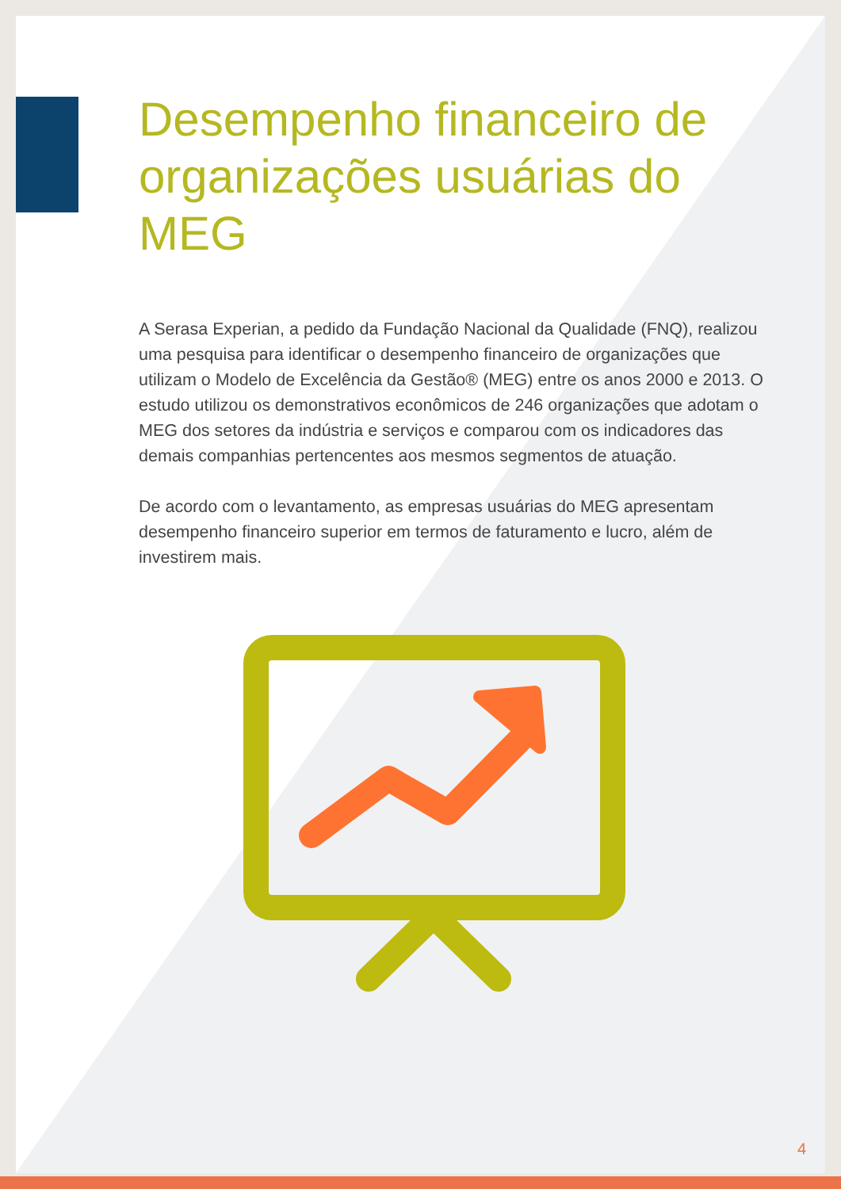Desempenho financeiro de organizações usuárias do MEG
A Serasa Experian, a pedido da Fundação Nacional da Qualidade (FNQ), realizou uma pesquisa para identificar o desempenho financeiro de organizações que utilizam o Modelo de Excelência da Gestão® (MEG) entre os anos 2000 e 2013. O estudo utilizou os demonstrativos econômicos de 246 organizações que adotam o MEG dos setores da indústria e serviços e comparou com os indicadores das demais companhias pertencentes aos mesmos segmentos de atuação.
De acordo com o levantamento, as empresas usuárias do MEG apresentam desempenho financeiro superior em termos de faturamento e lucro, além de investirem mais.
4